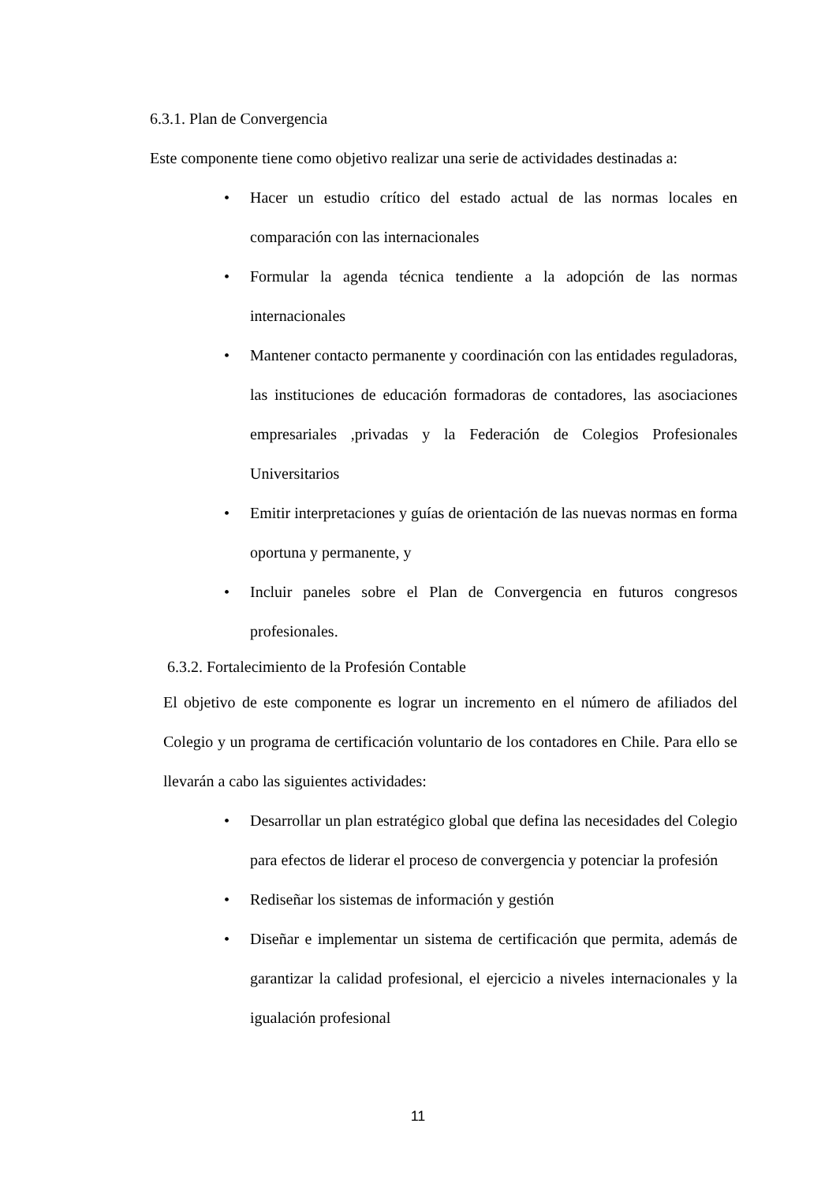6.3.1. Plan de Convergencia
Este componente tiene como objetivo realizar una serie de actividades destinadas a:
• Hacer un estudio crítico del estado actual de las normas locales en comparación con las internacionales
• Formular la agenda técnica tendiente a la adopción de las normas internacionales
• Mantener contacto permanente y coordinación con las entidades reguladoras, las instituciones de educación formadoras de contadores, las asociaciones empresariales ,privadas y la Federación de Colegios Profesionales Universitarios
• Emitir interpretaciones y guías de orientación de las nuevas normas en forma oportuna y permanente, y
• Incluir paneles sobre el Plan de Convergencia en futuros congresos profesionales.
6.3.2. Fortalecimiento de la Profesión Contable
El objetivo de este componente es lograr un incremento en el número de afiliados del Colegio y un programa de certificación voluntario de los contadores en Chile. Para ello se llevarán a cabo las siguientes actividades:
• Desarrollar un plan estratégico global que defina las necesidades del Colegio para efectos de liderar el proceso de convergencia y potenciar la profesión
• Rediseñar los sistemas de información y gestión
• Diseñar e implementar un sistema de certificación que permita, además de garantizar la calidad profesional, el ejercicio a niveles internacionales y la igualación profesional
11